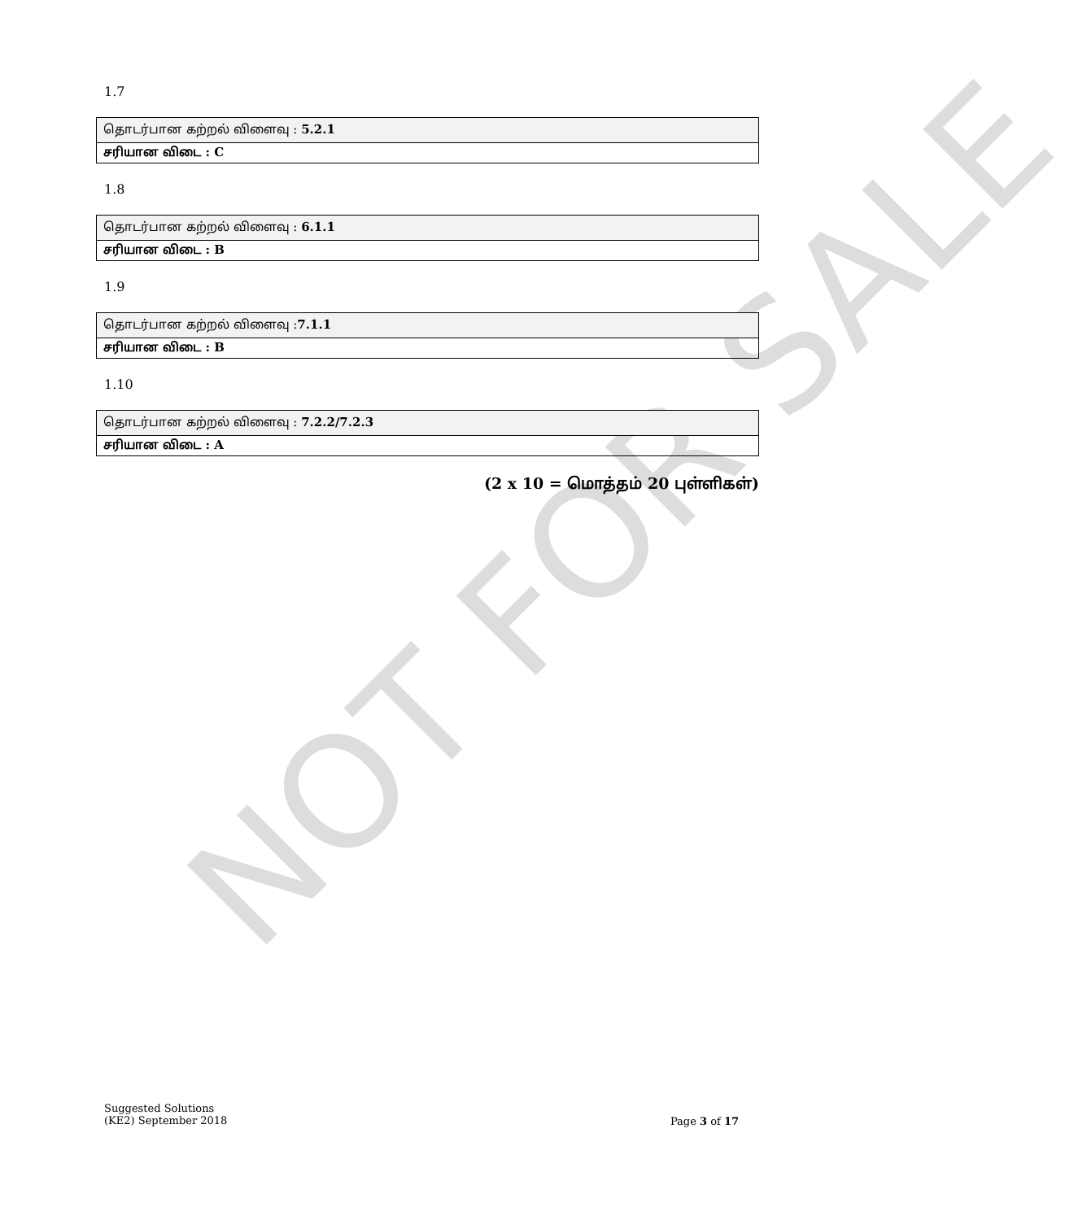NOT FOR SALE
1.7
| தொடர்பான கற்றல் விளைவு : 5.2.1 |
| சரியான விடை : C |
1.8
| தொடர்பான கற்றல் விளைவு : 6.1.1 |
| சரியான விடை : B |
1.9
| தொடர்பான கற்றல் விளைவு : 7.1.1 |
| சரியான விடை : B |
1.10
| தொடர்பான கற்றல் விளைவு : 7.2.2/7.2.3 |
| சரியான விடை : A |
(2 x 10 = மொத்தம் 20 புள்ளிகள்)
Suggested Solutions
(KE2) September 2018
Page 3 of 17